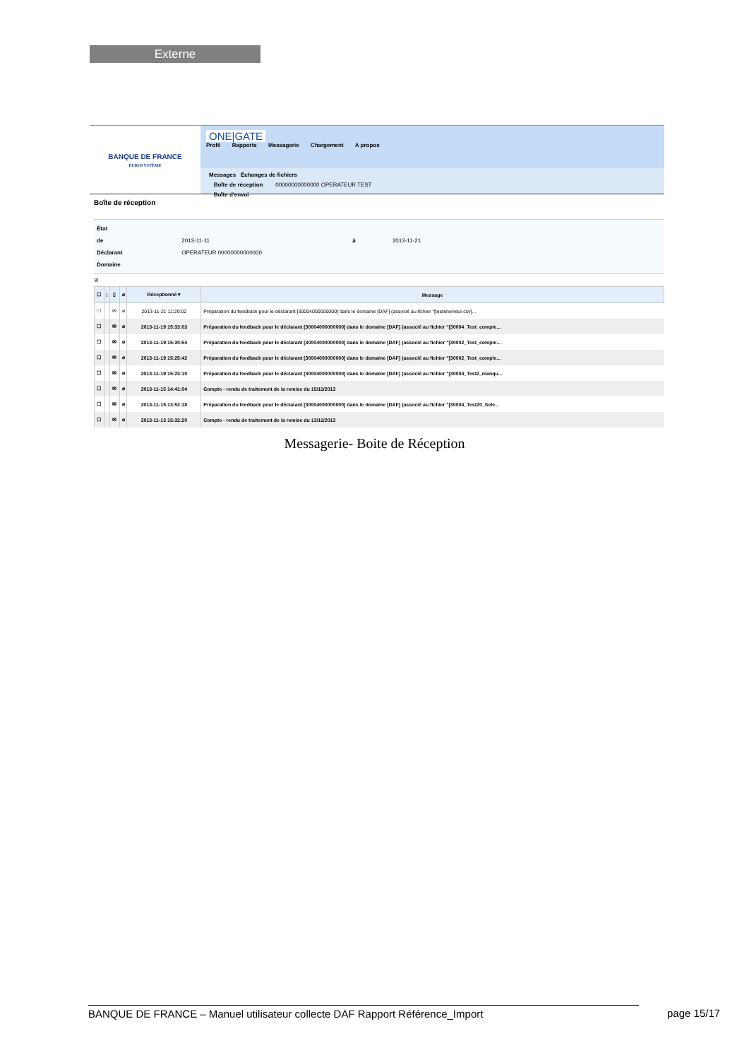Externe
BANQUE DE FRANCE
EUROSYSTÈME
ONE|GATE
Profil Rapports Messagerie Chargement A propos
Messages Échanges de fichiers
Boîte de réception 00000000000000 OPERATEUR TEST
Boîte d'envoi
Boîte de réception
État
de 2013-11-11 à 2013-11-21
Déclarant OPERATEUR 00000000000000
Domaine
⊘
| ☐ | ! | ▯ | ⌀ | Réceptionné ▾ | Message |
| --- | --- | --- | --- | --- | --- |
| ☐ | | ✉ | ⌀ | 2013-11-21 11:29:02 | Préparation du feedback pour le déclarant [30004000000000] dans le domaine [DAF] (associé au fichier "[testenerreur.csv]... |
| ☐ | | ✉ | ⌀ | 2013-11-19 15:33:03 | Préparation du feedback pour le déclarant [30004000000000] dans le domaine [DAF] (associé au fichier "[30004_Test_comple... |
| ☐ | | ✉ | ⌀ | 2013-11-19 15:30:54 | Préparation du feedback pour le déclarant [30004000000000] dans le domaine [DAF] (associé au fichier "[30002_Test_comple... |
| ☐ | | ✉ | ⌀ | 2013-11-19 15:25:42 | Préparation du feedback pour le déclarant [30004000000000] dans le domaine [DAF] (associé au fichier "[30002_Test_comple... |
| ☐ | | ✉ | ⌀ | 2013-11-19 15:23:10 | Préparation du feedback pour le déclarant [30004000000000] dans le domaine [DAF] (associé au fichier "[30004_Test2_manqu... |
| ☐ | | ✉ | ⌀ | 2013-11-15 14:41:04 | Compte - rendu de traitement de la remise du 15/11/2013 |
| ☐ | | ✉ | ⌀ | 2013-11-15 13:52:18 | Préparation du feedback pour le déclarant [30004000000000] dans le domaine [DAF] (associé au fichier "[30004_Test20_Sele... |
| ☐ | | ✉ | ⌀ | 2013-11-13 15:32:20 | Compte - rendu de traitement de la remise du 13/11/2013 |
Messagerie- Boite de Réception
BANQUE DE FRANCE – Manuel utilisateur collecte DAF Rapport Référence_Import page 15/17